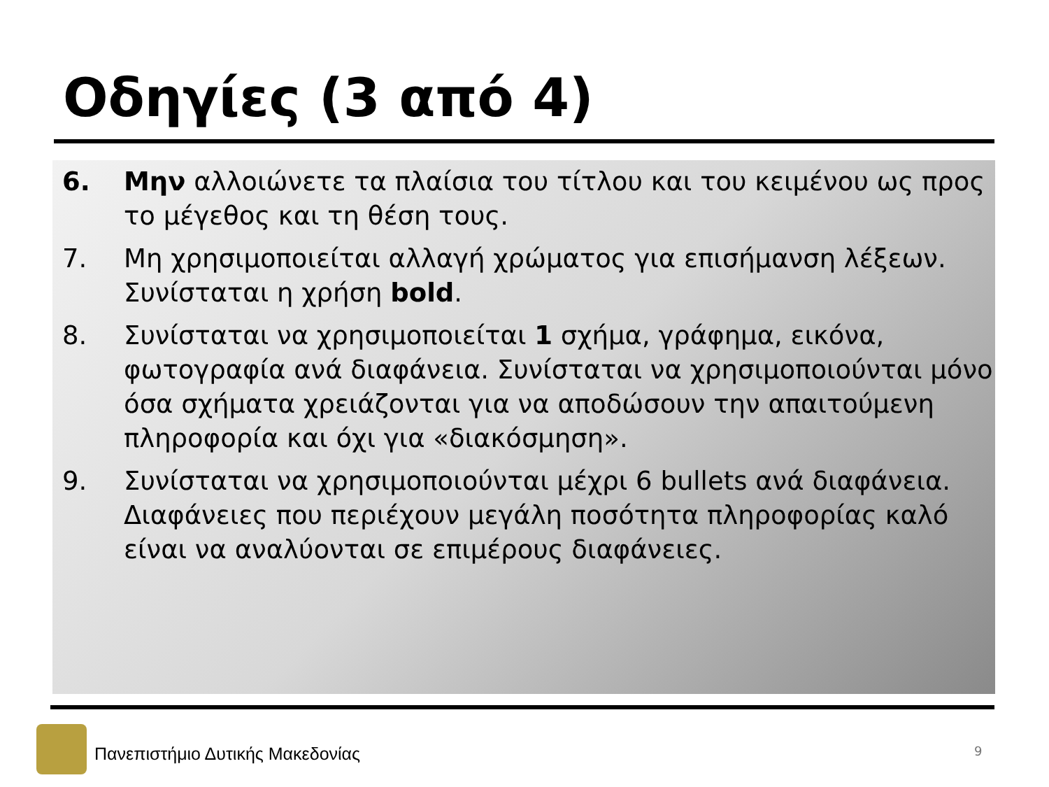Οδηγίες (3 από 4)
6. Μην αλλοιώνετε τα πλαίσια του τίτλου και του κειμένου ως προς το μέγεθος και τη θέση τους.
7. Μη χρησιμοποιείται αλλαγή χρώματος για επισήμανση λέξεων. Συνίσταται η χρήση bold.
8. Συνίσταται να χρησιμοποιείται 1 σχήμα, γράφημα, εικόνα, φωτογραφία ανά διαφάνεια. Συνίσταται να χρησιμοποιούνται μόνο όσα σχήματα χρειάζονται για να αποδώσουν την απαιτούμενη πληροφορία και όχι για «διακόσμηση».
9. Συνίσταται να χρησιμοποιούνται μέχρι 6 bullets ανά διαφάνεια. Διαφάνειες που περιέχουν μεγάλη ποσότητα πληροφορίας καλό είναι να αναλύονται σε επιμέρους διαφάνειες.
Πανεπιστήμιο Δυτικής Μακεδονίας
9